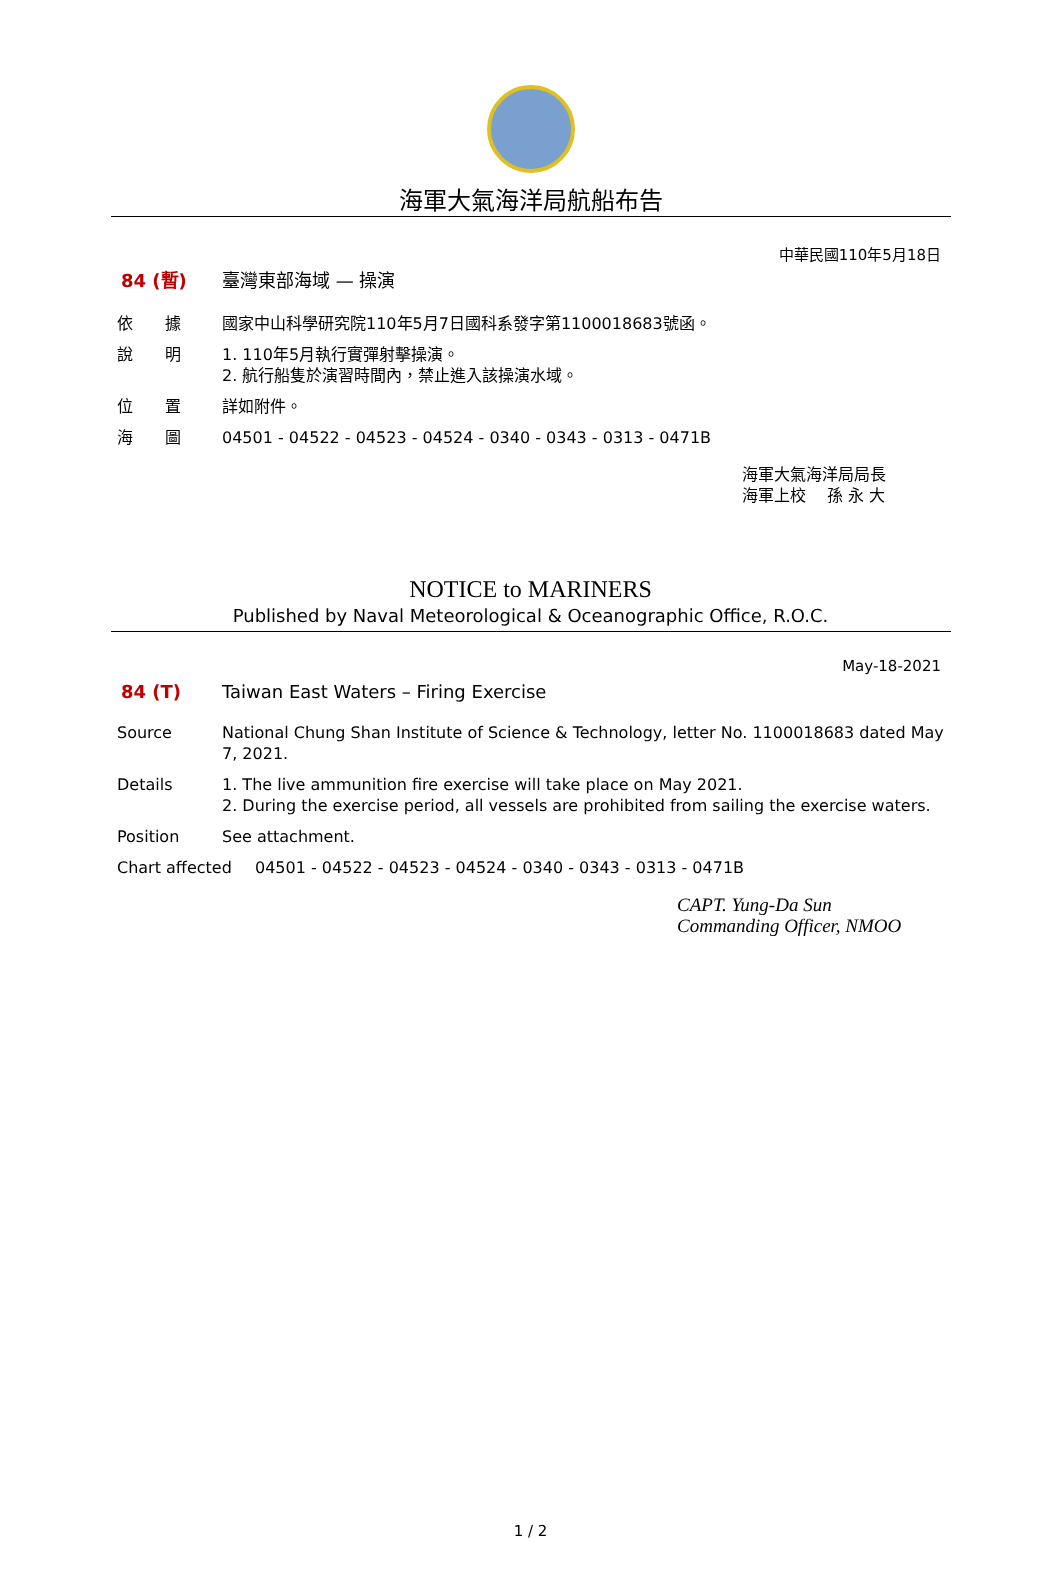海軍大氣海洋局航船布告
中華民國110年5月18日
84 (暫) 臺灣東部海域 — 操演
依　　據 國家中山科學研究院110年5月7日國科系發字第1100018683號函。
說　　明 1. 110年5月執行實彈射擊操演。
2. 航行船隻於演習時間內，禁止進入該操演水域。
位　　置 詳如附件。
海　　圖 04501 - 04522 - 04523 - 04524 - 0340 - 0343 - 0313 - 0471B
海軍大氣海洋局局長
海軍上校　 孫 永 大
NOTICE to MARINERS
Published by Naval Meteorological & Oceanographic Office, R.O.C.
May-18-2021
84 (T) Taiwan East Waters – Firing Exercise
Source National Chung Shan Institute of Science & Technology, letter No. 1100018683 dated May 7, 2021.
Details 1. The live ammunition fire exercise will take place on May 2021.
2. During the exercise period, all vessels are prohibited from sailing the exercise waters.
Position See attachment.
Chart affected 04501 - 04522 - 04523 - 04524 - 0340 - 0343 - 0313 - 0471B
CAPT. Yung-Da Sun
Commanding Officer, NMOO
1 / 2